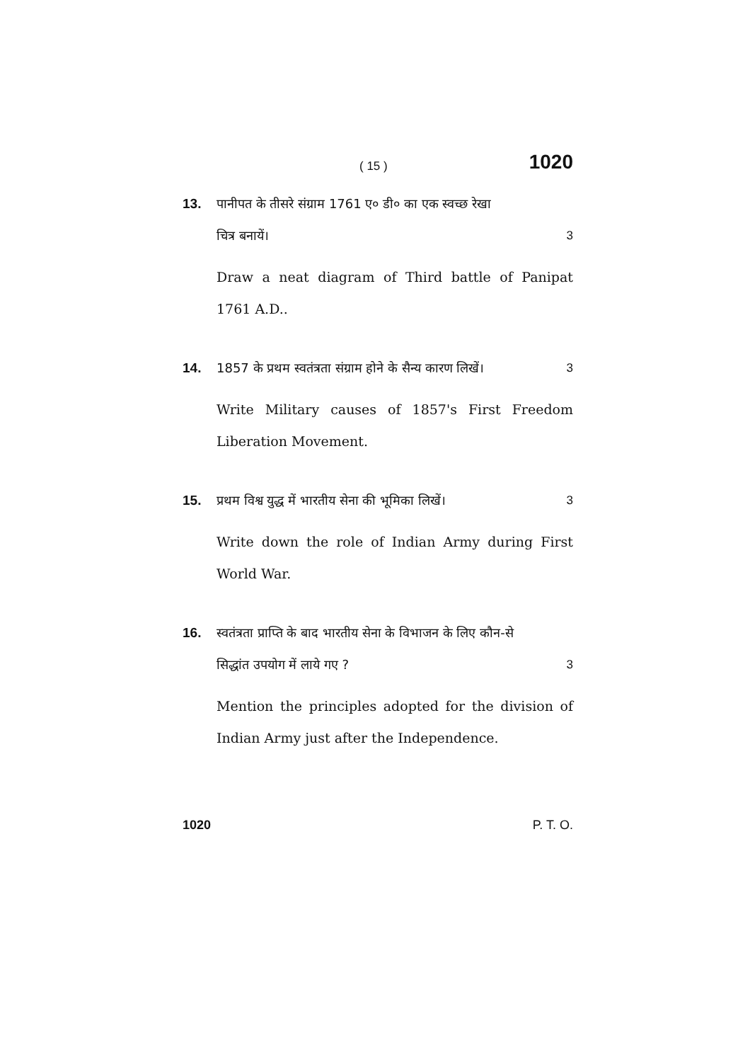( 15 ) 1020
13. पानीपत के तीसरे संग्राम 1761 ए० डी० का एक स्वच्छ रेखा
चित्र बनायें। 3
Draw a neat diagram of Third battle of Panipat 1761 A.D..
14. 1857 के प्रथम स्वतंत्रता संग्राम होने के सैन्य कारण लिखें। 3
Write Military causes of 1857's First Freedom Liberation Movement.
15. प्रथम विश्व युद्ध में भारतीय सेना की भूमिका लिखें। 3
Write down the role of Indian Army during First World War.
16. स्वतंत्रता प्राप्ति के बाद भारतीय सेना के विभाजन के लिए कौन-से
सिद्धांत उपयोग में लाये गए ? 3
Mention the principles adopted for the division of Indian Army just after the Independence.
1020 P. T. O.